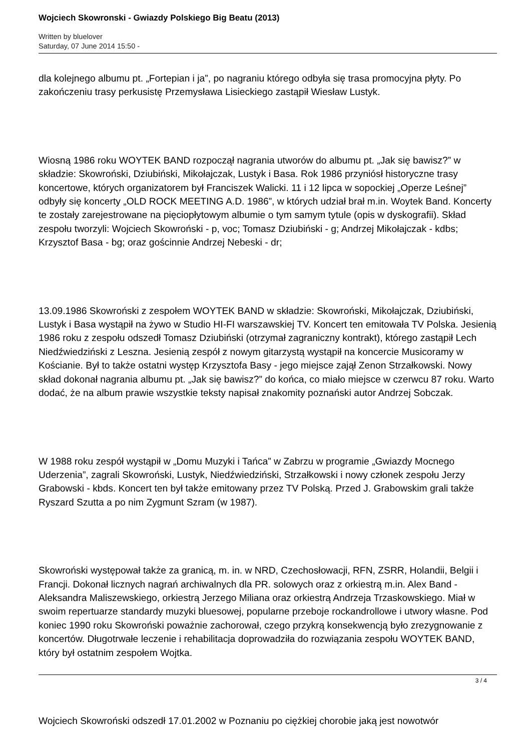Wojciech Skowronski - Gwiazdy Polskiego Big Beatu (2013)
Written by bluelover
Saturday, 07 June 2014 15:50 -
dla kolejnego albumu pt. „Fortepian i ja”, po nagraniu którego odbyła się trasa promocyjna płyty. Po zakończeniu trasy perkusistę Przemysława Lisieckiego zastąpił Wiesław Lustyk.
Wiosną 1986 roku WOYTEK BAND rozpoczął nagrania utworów do albumu pt. „Jak się bawisz?” w składzie: Skowroński, Dziubiński, Mikołajczak, Lustyk i Basa. Rok 1986 przyniósł historyczne trasy koncertowe, których organizatorem był Franciszek Walicki. 11 i 12 lipca w sopockiej „Operze Leśnej” odbyły się koncerty „OLD ROCK MEETING A.D. 1986”, w których udział brał m.in. Woytek Band. Koncerty te zostały zarejestrowane na pięciopłytowym albumie o tym samym tytule (opis w dyskografii). Skład zespołu tworzyli: Wojciech Skowroński - p, voc; Tomasz Dziubiński - g; Andrzej Mikołajczak - kdbs; Krzysztof Basa - bg; oraz gościnnie Andrzej Nebeski - dr;
13.09.1986 Skowroński z zespołem WOYTEK BAND w składzie: Skowroński, Mikołajczak, Dziubiński, Lustyk i Basa wystąpił na żywo w Studio HI-FI warszawskiej TV. Koncert ten emitowała TV Polska. Jesienią 1986 roku z zespołu odszedł Tomasz Dziubiński (otrzymał zagraniczny kontrakt), którego zastąpił Lech Niedźwiedziński z Leszna. Jesienią zespół z nowym gitarzystą wystąpił na koncercie Musicoramy w Kościanie. Był to także ostatni występ Krzysztofa Basy - jego miejsce zajął Zenon Strzałkowski. Nowy skład dokonał nagrania albumu pt. „Jak się bawisz?” do końca, co miało miejsce w czerwcu 87 roku. Warto dodać, że na album prawie wszystkie teksty napisał znakomity poznański autor Andrzej Sobczak.
W 1988 roku zespół wystąpił w „Domu Muzyki i Tańca” w Zabrzu w programie „Gwiazdy Mocnego Uderzenia”, zagrali Skowroński, Lustyk, Niedźwiedziński, Strzałkowski i nowy członek zespołu Jerzy Grabowski - kbds. Koncert ten był także emitowany przez TV Polską. Przed J. Grabowskim grali także Ryszard Szutta a po nim Zygmunt Szram (w 1987).
Skowroński występował także za granicą, m. in. w NRD, Czechosłowacji, RFN, ZSRR, Holandii, Belgii i Francji. Dokonał licznych nagrań archiwalnych dla PR. solowych oraz z orkiestrą m.in. Alex Band - Aleksandra Maliszewskiego, orkiestrą Jerzego Miliana oraz orkiestrą Andrzeja Trzaskowskiego. Miał w swoim repertuarze standardy muzyki bluesowej, popularne przeboje rockandrollowe i utwory własne. Pod koniec 1990 roku Skowroński poważnie zachorował, czego przykrą konsekwencją było zrezygnowanie z koncertów. Długotrwałe leczenie i rehabilitacja doprowadziła do rozwiązania zespołu WOYTEK BAND, który był ostatnim zespołem Wojtka.
Wojciech Skowroński odszedł 17.01.2002 w Poznaniu po ciężkiej chorobie jaką jest nowotwór
3 / 4